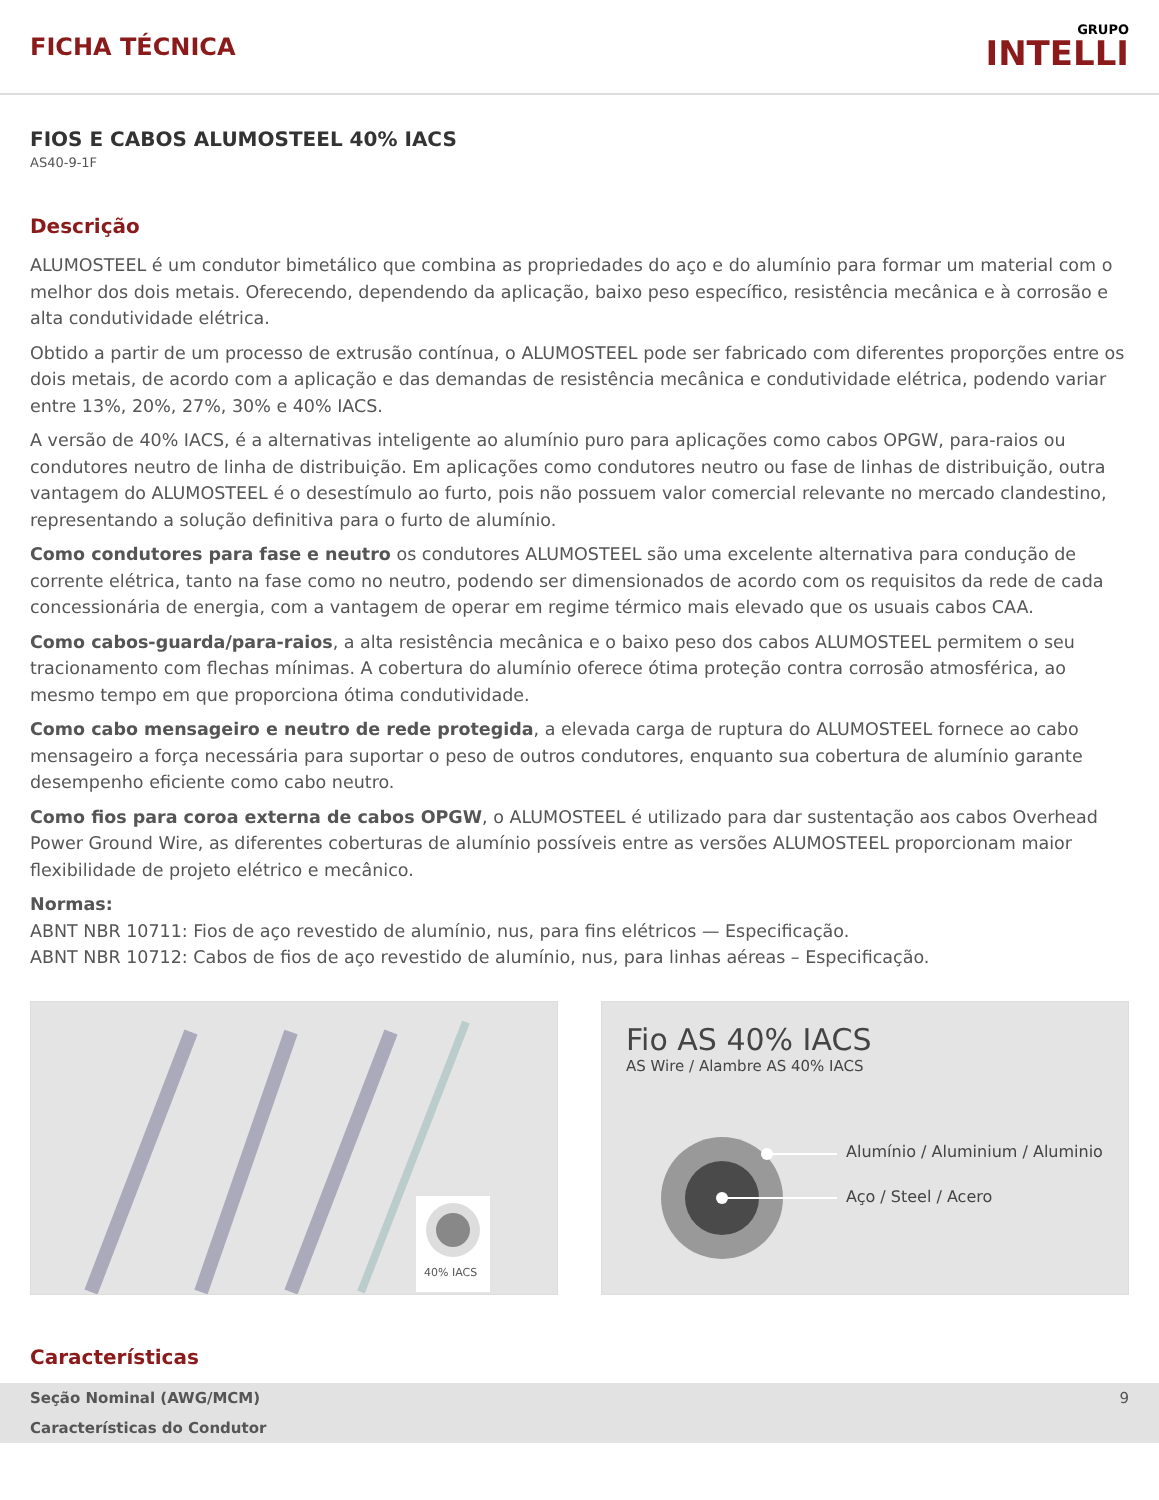FICHA TÉCNICA
GRUPO
INTELLI
FIOS E CABOS ALUMOSTEEL 40% IACS
AS40-9-1F
Descrição
ALUMOSTEEL é um condutor bimetálico que combina as propriedades do aço e do alumínio para formar um material com o melhor dos dois metais. Oferecendo, dependendo da aplicação, baixo peso específico, resistência mecânica e à corrosão e alta condutividade elétrica.
Obtido a partir de um processo de extrusão contínua, o ALUMOSTEEL pode ser fabricado com diferentes proporções entre os dois metais, de acordo com a aplicação e das demandas de resistência mecânica e condutividade elétrica, podendo variar entre 13%, 20%, 27%, 30% e 40% IACS.
A versão de 40% IACS, é a alternativas inteligente ao alumínio puro para aplicações como cabos OPGW, para-raios ou condutores neutro de linha de distribuição. Em aplicações como condutores neutro ou fase de linhas de distribuição, outra vantagem do ALUMOSTEEL é o desestímulo ao furto, pois não possuem valor comercial relevante no mercado clandestino, representando a solução definitiva para o furto de alumínio.
Como condutores para fase e neutro os condutores ALUMOSTEEL são uma excelente alternativa para condução de corrente elétrica, tanto na fase como no neutro, podendo ser dimensionados de acordo com os requisitos da rede de cada concessionária de energia, com a vantagem de operar em regime térmico mais elevado que os usuais cabos CAA.
Como cabos-guarda/para-raios, a alta resistência mecânica e o baixo peso dos cabos ALUMOSTEEL permitem o seu tracionamento com flechas mínimas. A cobertura do alumínio oferece ótima proteção contra corrosão atmosférica, ao mesmo tempo em que proporciona ótima condutividade.
Como cabo mensageiro e neutro de rede protegida, a elevada carga de ruptura do ALUMOSTEEL fornece ao cabo mensageiro a força necessária para suportar o peso de outros condutores, enquanto sua cobertura de alumínio garante desempenho eficiente como cabo neutro.
Como fios para coroa externa de cabos OPGW, o ALUMOSTEEL é utilizado para dar sustentação aos cabos Overhead Power Ground Wire, as diferentes coberturas de alumínio possíveis entre as versões ALUMOSTEEL proporcionam maior flexibilidade de projeto elétrico e mecânico.
Normas:
ABNT NBR 10711: Fios de aço revestido de alumínio, nus, para fins elétricos — Especificação.
ABNT NBR 10712: Cabos de fios de aço revestido de alumínio, nus, para linhas aéreas – Especificação.
40% IACS
Fio AS 40% IACS
AS Wire / Alambre AS 40% IACS
Alumínio / Aluminium / Aluminio
Aço / Steel / Acero
Características
| Seção Nominal (AWG/MCM) | 9 |
| Características do Condutor | |